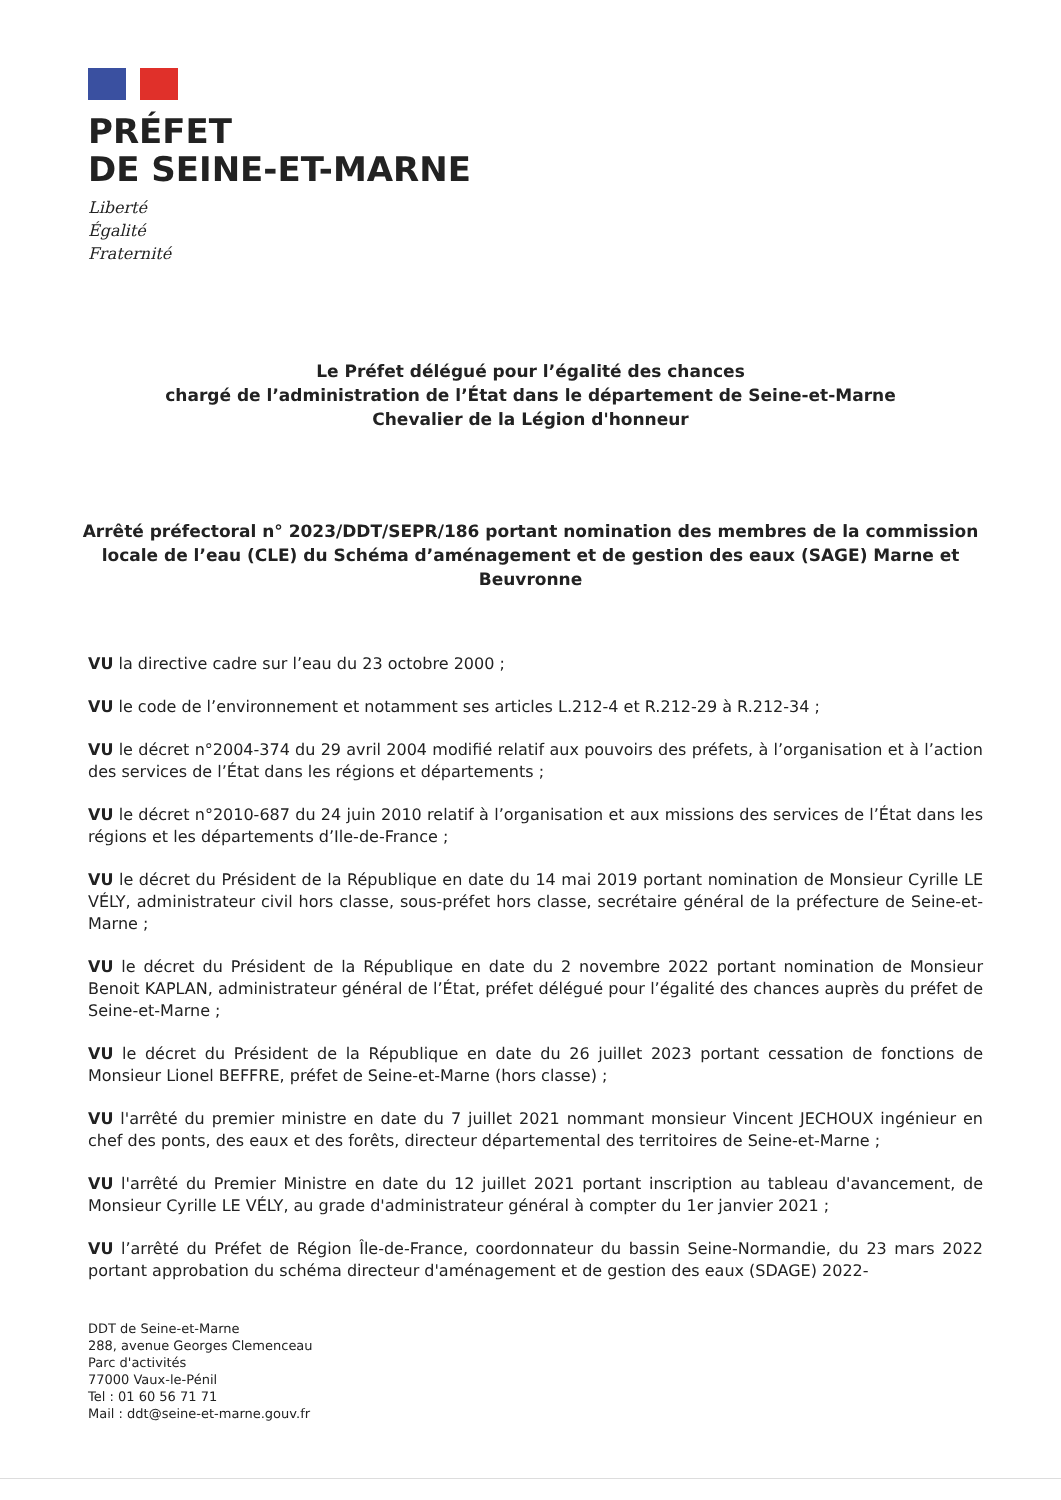PRÉFET
DE SEINE-ET-MARNE
Liberté
Égalité
Fraternité
Le Préfet délégué pour l’égalité des chances
chargé de l’administration de l’État dans le département de Seine-et-Marne
Chevalier de la Légion d'honneur
Arrêté préfectoral n° 2023/DDT/SEPR/186 portant nomination des membres de la commission locale de l’eau (CLE) du Schéma d’aménagement et de gestion des eaux (SAGE) Marne et Beuvronne
VU la directive cadre sur l’eau du 23 octobre 2000 ;
VU le code de l’environnement et notamment ses articles L.212-4 et R.212-29 à R.212-34 ;
VU le décret n°2004-374 du 29 avril 2004 modifié relatif aux pouvoirs des préfets, à l’organisation et à l’action des services de l’État dans les régions et départements ;
VU le décret n°2010-687 du 24 juin 2010 relatif à l’organisation et aux missions des services de l’État dans les régions et les départements d’Ile-de-France ;
VU le décret du Président de la République en date du 14 mai 2019 portant nomination de Monsieur Cyrille LE VÉLY, administrateur civil hors classe, sous-préfet hors classe, secrétaire général de la préfecture de Seine-et-Marne ;
VU le décret du Président de la République en date du 2 novembre 2022 portant nomination de Monsieur Benoit KAPLAN, administrateur général de l’État, préfet délégué pour l’égalité des chances auprès du préfet de Seine-et-Marne ;
VU le décret du Président de la République en date du 26 juillet 2023 portant cessation de fonctions de Monsieur Lionel BEFFRE, préfet de Seine-et-Marne (hors classe) ;
VU l'arrêté du premier ministre en date du 7 juillet 2021 nommant monsieur Vincent JECHOUX ingénieur en chef des ponts, des eaux et des forêts, directeur départemental des territoires de Seine-et-Marne ;
VU l'arrêté du Premier Ministre en date du 12 juillet 2021 portant inscription au tableau d'avancement, de Monsieur Cyrille LE VÉLY, au grade d'administrateur général à compter du 1er janvier 2021 ;
VU l’arrêté du Préfet de Région Île-de-France, coordonnateur du bassin Seine-Normandie, du 23 mars 2022 portant approbation du schéma directeur d'aménagement et de gestion des eaux (SDAGE) 2022-
DDT de Seine-et-Marne
288, avenue Georges Clemenceau
Parc d'activités
77000 Vaux-le-Pénil
Tel : 01 60 56 71 71
Mail : ddt@seine-et-marne.gouv.fr